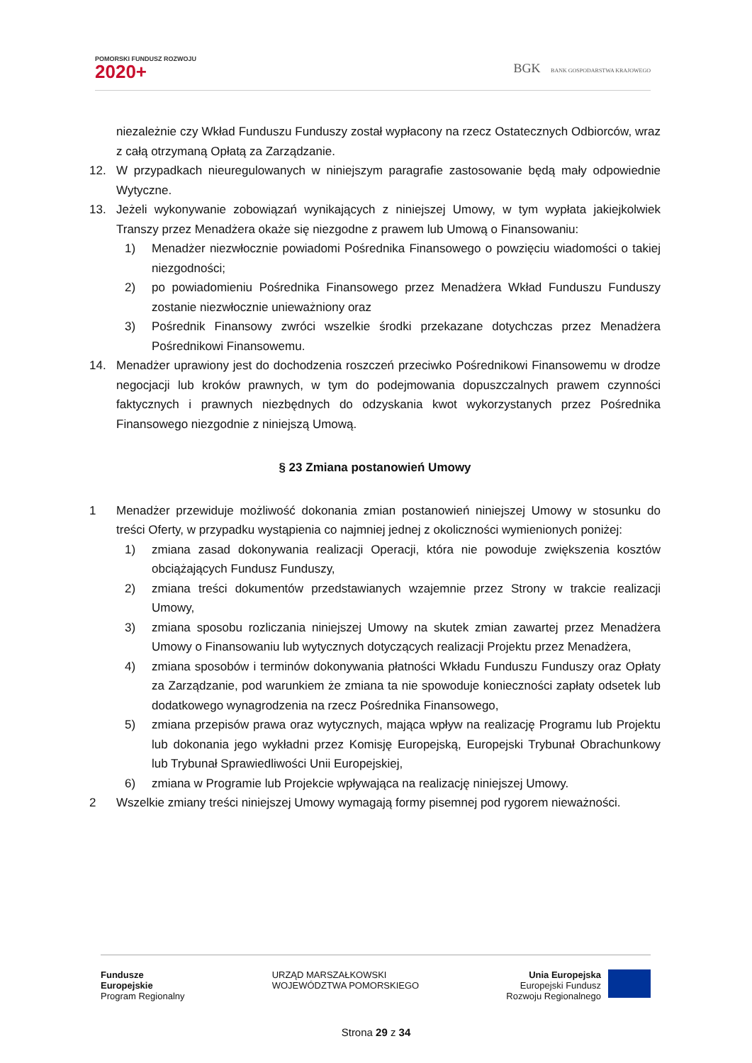POMORSKI FUNDUSZ ROZWOJU
2020+
BGK BANK GOSPODARSTWA KRAJOWEGO
niezależnie czy Wkład Funduszu Funduszy został wypłacony na rzecz Ostatecznych Odbiorców, wraz z całą otrzymaną Opłatą za Zarządzanie.
12. W przypadkach nieuregulowanych w niniejszym paragrafie zastosowanie będą mały odpowiednie Wytyczne.
13. Jeżeli wykonywanie zobowiązań wynikających z niniejszej Umowy, w tym wypłata jakiejkolwiek Transzy przez Menadżera okaże się niezgodne z prawem lub Umową o Finansowaniu:
1) Menadżer niezwłocznie powiadomi Pośrednika Finansowego o powzięciu wiadomości o takiej niezgodności;
2) po powiadomieniu Pośrednika Finansowego przez Menadżera Wkład Funduszu Funduszy zostanie niezwłocznie unieważniony oraz
3) Pośrednik Finansowy zwróci wszelkie środki przekazane dotychczas przez Menadżera Pośrednikowi Finansowemu.
14. Menadżer uprawiony jest do dochodzenia roszczeń przeciwko Pośrednikowi Finansowemu w drodze negocjacji lub kroków prawnych, w tym do podejmowania dopuszczalnych prawem czynności faktycznych i prawnych niezbędnych do odzyskania kwot wykorzystanych przez Pośrednika Finansowego niezgodnie z niniejszą Umową.
§ 23 Zmiana postanowień Umowy
1 Menadżer przewiduje możliwość dokonania zmian postanowień niniejszej Umowy w stosunku do treści Oferty, w przypadku wystąpienia co najmniej jednej z okoliczności wymienionych poniżej:
1) zmiana zasad dokonywania realizacji Operacji, która nie powoduje zwiększenia kosztów obciążających Fundusz Funduszy,
2) zmiana treści dokumentów przedstawianych wzajemnie przez Strony w trakcie realizacji Umowy,
3) zmiana sposobu rozliczania niniejszej Umowy na skutek zmian zawartej przez Menadżera Umowy o Finansowaniu lub wytycznych dotyczących realizacji Projektu przez Menadżera,
4) zmiana sposobów i terminów dokonywania płatności Wkładu Funduszu Funduszy oraz Opłaty za Zarządzanie, pod warunkiem że zmiana ta nie spowoduje konieczności zapłaty odsetek lub dodatkowego wynagrodzenia na rzecz Pośrednika Finansowego,
5) zmiana przepisów prawa oraz wytycznych, mająca wpływ na realizację Programu lub Projektu lub dokonania jego wykładni przez Komisję Europejską, Europejski Trybunał Obrachunkowy lub Trybunał Sprawiedliwości Unii Europejskiej,
6) zmiana w Programie lub Projekcie wpływająca na realizację niniejszej Umowy.
2 Wszelkie zmiany treści niniejszej Umowy wymagają formy pisemnej pod rygorem nieważności.
Fundusze
Europejskie
Program Regionalny
URZĄD MARSZAŁKOWSKI
WOJEWÓDZTWA POMORSKIEGO
Unia Europejska
Europejski Fundusz
Rozwoju Regionalnego
Strona 29 z 34